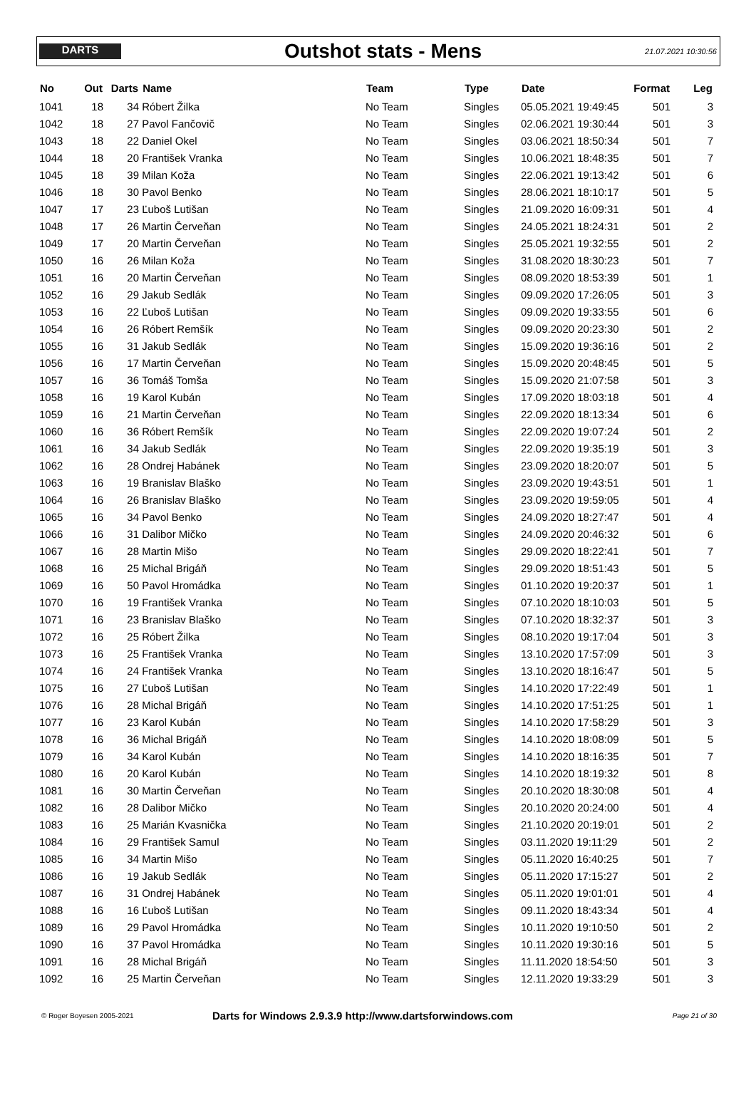DARTS
Outshot stats - Mens
21.07.2021 10:30:56
| No | Out | Darts | Name | Team | Type | Date | Format | Leg |
| --- | --- | --- | --- | --- | --- | --- | --- | --- |
| 1041 | 18 | 34 | Róbert Žilka | No Team | Singles | 05.05.2021 19:49:45 | 501 | 3 |
| 1042 | 18 | 27 | Pavol Fančovič | No Team | Singles | 02.06.2021 19:30:44 | 501 | 3 |
| 1043 | 18 | 22 | Daniel Okel | No Team | Singles | 03.06.2021 18:50:34 | 501 | 7 |
| 1044 | 18 | 20 | František Vranka | No Team | Singles | 10.06.2021 18:48:35 | 501 | 7 |
| 1045 | 18 | 39 | Milan Koža | No Team | Singles | 22.06.2021 19:13:42 | 501 | 6 |
| 1046 | 18 | 30 | Pavol Benko | No Team | Singles | 28.06.2021 18:10:17 | 501 | 5 |
| 1047 | 17 | 23 | Ľuboš Lutišan | No Team | Singles | 21.09.2020 16:09:31 | 501 | 4 |
| 1048 | 17 | 26 | Martin Červeňan | No Team | Singles | 24.05.2021 18:24:31 | 501 | 2 |
| 1049 | 17 | 20 | Martin Červeňan | No Team | Singles | 25.05.2021 19:32:55 | 501 | 2 |
| 1050 | 16 | 26 | Milan Koža | No Team | Singles | 31.08.2020 18:30:23 | 501 | 7 |
| 1051 | 16 | 20 | Martin Červeňan | No Team | Singles | 08.09.2020 18:53:39 | 501 | 1 |
| 1052 | 16 | 29 | Jakub Sedlák | No Team | Singles | 09.09.2020 17:26:05 | 501 | 3 |
| 1053 | 16 | 22 | Ľuboš Lutišan | No Team | Singles | 09.09.2020 19:33:55 | 501 | 6 |
| 1054 | 16 | 26 | Róbert Remšík | No Team | Singles | 09.09.2020 20:23:30 | 501 | 2 |
| 1055 | 16 | 31 | Jakub Sedlák | No Team | Singles | 15.09.2020 19:36:16 | 501 | 2 |
| 1056 | 16 | 17 | Martin Červeňan | No Team | Singles | 15.09.2020 20:48:45 | 501 | 5 |
| 1057 | 16 | 36 | Tomáš Tomša | No Team | Singles | 15.09.2020 21:07:58 | 501 | 3 |
| 1058 | 16 | 19 | Karol Kubán | No Team | Singles | 17.09.2020 18:03:18 | 501 | 4 |
| 1059 | 16 | 21 | Martin Červeňan | No Team | Singles | 22.09.2020 18:13:34 | 501 | 6 |
| 1060 | 16 | 36 | Róbert Remšík | No Team | Singles | 22.09.2020 19:07:24 | 501 | 2 |
| 1061 | 16 | 34 | Jakub Sedlák | No Team | Singles | 22.09.2020 19:35:19 | 501 | 3 |
| 1062 | 16 | 28 | Ondrej Habánek | No Team | Singles | 23.09.2020 18:20:07 | 501 | 5 |
| 1063 | 16 | 19 | Branislav Blaško | No Team | Singles | 23.09.2020 19:43:51 | 501 | 1 |
| 1064 | 16 | 26 | Branislav Blaško | No Team | Singles | 23.09.2020 19:59:05 | 501 | 4 |
| 1065 | 16 | 34 | Pavol Benko | No Team | Singles | 24.09.2020 18:27:47 | 501 | 4 |
| 1066 | 16 | 31 | Dalibor Mičko | No Team | Singles | 24.09.2020 20:46:32 | 501 | 6 |
| 1067 | 16 | 28 | Martin Mišo | No Team | Singles | 29.09.2020 18:22:41 | 501 | 7 |
| 1068 | 16 | 25 | Michal Brigáň | No Team | Singles | 29.09.2020 18:51:43 | 501 | 5 |
| 1069 | 16 | 50 | Pavol Hromádka | No Team | Singles | 01.10.2020 19:20:37 | 501 | 1 |
| 1070 | 16 | 19 | František Vranka | No Team | Singles | 07.10.2020 18:10:03 | 501 | 5 |
| 1071 | 16 | 23 | Branislav Blaško | No Team | Singles | 07.10.2020 18:32:37 | 501 | 3 |
| 1072 | 16 | 25 | Róbert Žilka | No Team | Singles | 08.10.2020 19:17:04 | 501 | 3 |
| 1073 | 16 | 25 | František Vranka | No Team | Singles | 13.10.2020 17:57:09 | 501 | 3 |
| 1074 | 16 | 24 | František Vranka | No Team | Singles | 13.10.2020 18:16:47 | 501 | 5 |
| 1075 | 16 | 27 | Ľuboš Lutišan | No Team | Singles | 14.10.2020 17:22:49 | 501 | 1 |
| 1076 | 16 | 28 | Michal Brigáň | No Team | Singles | 14.10.2020 17:51:25 | 501 | 1 |
| 1077 | 16 | 23 | Karol Kubán | No Team | Singles | 14.10.2020 17:58:29 | 501 | 3 |
| 1078 | 16 | 36 | Michal Brigáň | No Team | Singles | 14.10.2020 18:08:09 | 501 | 5 |
| 1079 | 16 | 34 | Karol Kubán | No Team | Singles | 14.10.2020 18:16:35 | 501 | 7 |
| 1080 | 16 | 20 | Karol Kubán | No Team | Singles | 14.10.2020 18:19:32 | 501 | 8 |
| 1081 | 16 | 30 | Martin Červeňan | No Team | Singles | 20.10.2020 18:30:08 | 501 | 4 |
| 1082 | 16 | 28 | Dalibor Mičko | No Team | Singles | 20.10.2020 20:24:00 | 501 | 4 |
| 1083 | 16 | 25 | Marián Kvasnička | No Team | Singles | 21.10.2020 20:19:01 | 501 | 2 |
| 1084 | 16 | 29 | František Samul | No Team | Singles | 03.11.2020 19:11:29 | 501 | 2 |
| 1085 | 16 | 34 | Martin Mišo | No Team | Singles | 05.11.2020 16:40:25 | 501 | 7 |
| 1086 | 16 | 19 | Jakub Sedlák | No Team | Singles | 05.11.2020 17:15:27 | 501 | 2 |
| 1087 | 16 | 31 | Ondrej Habánek | No Team | Singles | 05.11.2020 19:01:01 | 501 | 4 |
| 1088 | 16 | 16 | Ľuboš Lutišan | No Team | Singles | 09.11.2020 18:43:34 | 501 | 4 |
| 1089 | 16 | 29 | Pavol Hromádka | No Team | Singles | 10.11.2020 19:10:50 | 501 | 2 |
| 1090 | 16 | 37 | Pavol Hromádka | No Team | Singles | 10.11.2020 19:30:16 | 501 | 5 |
| 1091 | 16 | 28 | Michal Brigáň | No Team | Singles | 11.11.2020 18:54:50 | 501 | 3 |
| 1092 | 16 | 25 | Martin Červeňan | No Team | Singles | 12.11.2020 19:33:29 | 501 | 3 |
© Roger Boyesen 2005-2021
Darts for Windows 2.9.3.9 http://www.dartsforwindows.com
Page 21 of 30